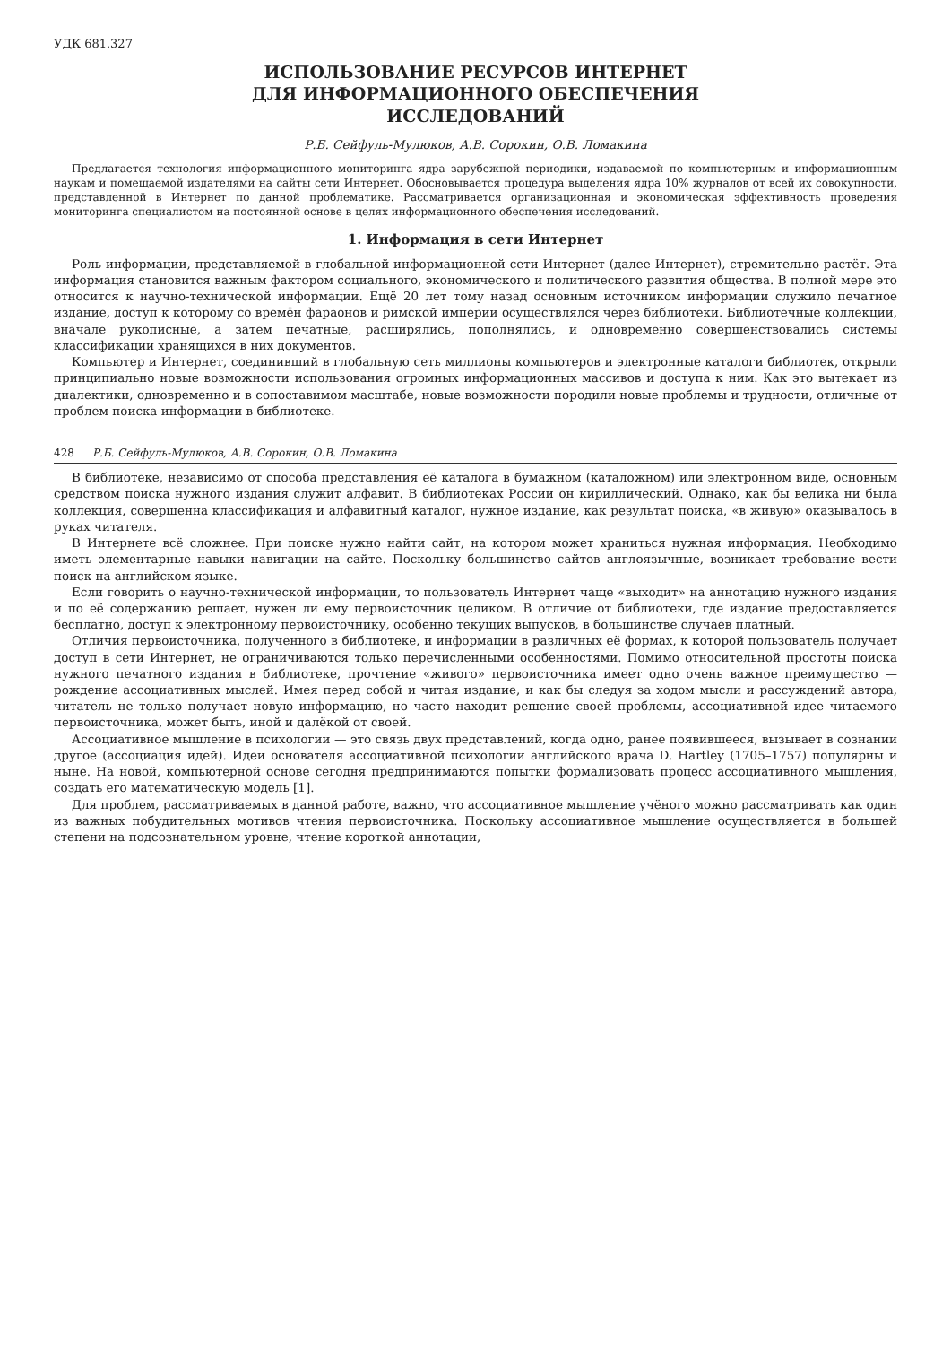УДК 681.327
ИСПОЛЬЗОВАНИЕ РЕСУРСОВ ИНТЕРНЕТ
ДЛЯ ИНФОРМАЦИОННОГО ОБЕСПЕЧЕНИЯ
ИССЛЕДОВАНИЙ
Р.Б. Сейфуль-Мулюков, А.В. Сорокин, О.В. Ломакина
Предлагается технология информационного мониторинга ядра зарубежной периодики, издаваемой по компьютерным и информационным наукам и помещаемой издателями на сайты сети Интернет. Обосновывается процедура выделения ядра 10% журналов от всей их совокупности, представленной в Интернет по данной проблематике. Рассматривается организационная и экономическая эффективность проведения мониторинга специалистом на постоянной основе в целях информационного обеспечения исследований.
1. Информация в сети Интернет
Роль информации, представляемой в глобальной информационной сети Интернет (далее Интернет), стремительно растёт. Эта информация становится важным фактором социального, экономического и политического развития общества. В полной мере это относится к научно-технической информации. Ещё 20 лет тому назад основным источником информации служило печатное издание, доступ к которому со времён фараонов и римской империи осуществлялся через библиотеки. Библиотечные коллекции, вначале рукописные, а затем печатные, расширялись, пополнялись, и одновременно совершенствовались системы классификации хранящихся в них документов.
Компьютер и Интернет, соединивший в глобальную сеть миллионы компьютеров и электронные каталоги библиотек, открыли принципиально новые возможности использования огромных информационных массивов и доступа к ним. Как это вытекает из диалектики, одновременно и в сопоставимом масштабе, новые возможности породили новые проблемы и трудности, отличные от проблем поиска информации в библиотеке.
428 Р.Б. Сейфуль-Мулюков, А.В. Сорокин, О.В. Ломакина
В библиотеке, независимо от способа представления её каталога в бумажном (каталожном) или электронном виде, основным средством поиска нужного издания служит алфавит. В библиотеках России он кириллический. Однако, как бы велика ни была коллекция, совершенна классификация и алфавитный каталог, нужное издание, как результат поиска, «в живую» оказывалось в руках читателя.
В Интернете всё сложнее. При поиске нужно найти сайт, на котором может храниться нужная информация. Необходимо иметь элементарные навыки навигации на сайте. Поскольку большинство сайтов англоязычные, возникает требование вести поиск на английском языке.
Если говорить о научно-технической информации, то пользователь Интернет чаще «выходит» на аннотацию нужного издания и по её содержанию решает, нужен ли ему первоисточник целиком. В отличие от библиотеки, где издание предоставляется бесплатно, доступ к электронному первоисточнику, особенно текущих выпусков, в большинстве случаев платный.
Отличия первоисточника, полученного в библиотеке, и информации в различных её формах, к которой пользователь получает доступ в сети Интернет, не ограничиваются только перечисленными особенностями. Помимо относительной простоты поиска нужного печатного издания в библиотеке, прочтение «живого» первоисточника имеет одно очень важное преимущество — рождение ассоциативных мыслей. Имея перед собой и читая издание, и как бы следуя за ходом мысли и рассуждений автора, читатель не только получает новую информацию, но часто находит решение своей проблемы, ассоциативной идее читаемого первоисточника, может быть, иной и далёкой от своей.
Ассоциативное мышление в психологии — это связь двух представлений, когда одно, ранее появившееся, вызывает в сознании другое (ассоциация идей). Идеи основателя ассоциативной психологии английского врача D. Hartley (1705–1757) популярны и ныне. На новой, компьютерной основе сегодня предпринимаются попытки формализовать процесс ассоциативного мышления, создать его математическую модель [1].
Для проблем, рассматриваемых в данной работе, важно, что ассоциативное мышление учёного можно рассматривать как один из важных побудительных мотивов чтения первоисточника. Поскольку ассоциативное мышление осуществляется в большей степени на подсознательном уровне, чтение короткой аннотации,